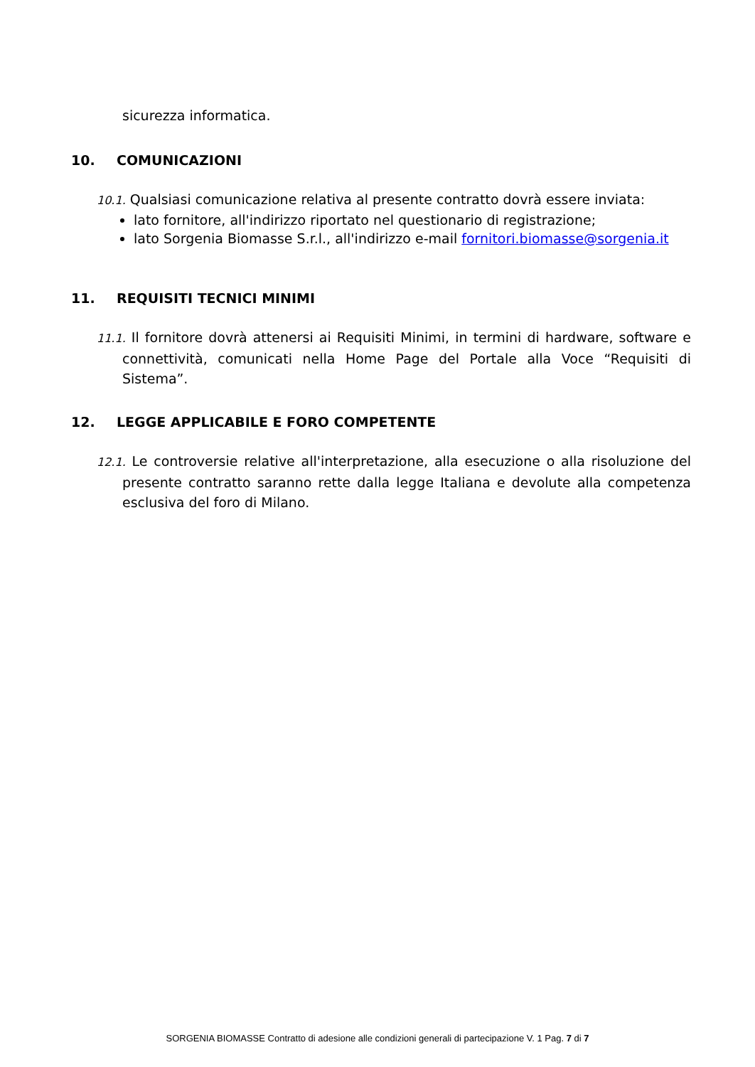sicurezza informatica.
10. COMUNICAZIONI
10.1. Qualsiasi comunicazione relativa al presente contratto dovrà essere inviata:
lato fornitore, all'indirizzo riportato nel questionario di registrazione;
lato Sorgenia Biomasse S.r.l., all'indirizzo e-mail fornitori.biomasse@sorgenia.it
11. REQUISITI TECNICI MINIMI
11.1. Il fornitore dovrà attenersi ai Requisiti Minimi, in termini di hardware, software e connettività, comunicati nella Home Page del Portale alla Voce “Requisiti di Sistema”.
12. LEGGE APPLICABILE E FORO COMPETENTE
12.1. Le controversie relative all'interpretazione, alla esecuzione o alla risoluzione del presente contratto saranno rette dalla legge Italiana e devolute alla competenza esclusiva del foro di Milano.
SORGENIA BIOMASSE Contratto di adesione alle condizioni generali di partecipazione V. 1 Pag. 7 di 7